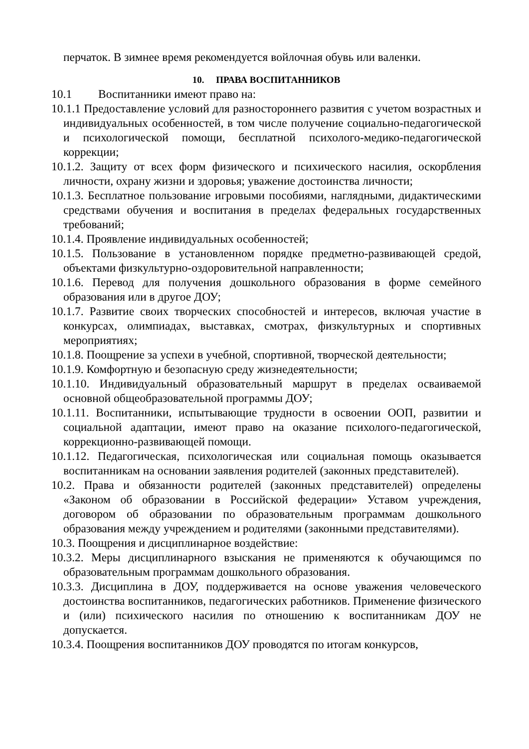перчаток. В зимнее время рекомендуется войлочная обувь или валенки.
10. ПРАВА ВОСПИТАННИКОВ
10.1 Воспитанники имеют право на:
10.1.1 Предоставление условий для разностороннего развития с учетом возрастных и индивидуальных особенностей, в том числе получение социально-педагогической и психологической помощи, бесплатной психолого-медико-педагогической коррекции;
10.1.2. Защиту от всех форм физического и психического насилия, оскорбления личности, охрану жизни и здоровья; уважение достоинства личности;
10.1.3. Бесплатное пользование игровыми пособиями, наглядными, дидактическими средствами обучения и воспитания в пределах федеральных государственных требований;
10.1.4. Проявление индивидуальных особенностей;
10.1.5. Пользование в установленном порядке предметно-развивающей средой, объектами физкультурно-оздоровительной направленности;
10.1.6. Перевод для получения дошкольного образования в форме семейного образования или в другое ДОУ;
10.1.7. Развитие своих творческих способностей и интересов, включая участие в конкурсах, олимпиадах, выставках, смотрах, физкультурных и спортивных мероприятиях;
10.1.8. Поощрение за успехи в учебной, спортивной, творческой деятельности;
10.1.9. Комфортную и безопасную среду жизнедеятельности;
10.1.10. Индивидуальный образовательный маршрут в пределах осваиваемой основной общеобразовательной программы ДОУ;
10.1.11. Воспитанники, испытывающие трудности в освоении ООП, развитии и социальной адаптации, имеют право на оказание психолого-педагогической, коррекционно-развивающей помощи.
10.1.12. Педагогическая, психологическая или социальная помощь оказывается воспитанникам на основании заявления родителей (законных представителей).
10.2. Права и обязанности родителей (законных представителей) определены «Законом об образовании в Российской федерации» Уставом учреждения, договором об образовании по образовательным программам дошкольного образования между учреждением и родителями (законными представителями).
10.3. Поощрения и дисциплинарное воздействие:
10.3.2. Меры дисциплинарного взыскания не применяются к обучающимся по образовательным программам дошкольного образования.
10.3.3. Дисциплина в ДОУ, поддерживается на основе уважения человеческого достоинства воспитанников, педагогических работников. Применение физического и (или) психического насилия по отношению к воспитанникам ДОУ не допускается.
10.3.4. Поощрения воспитанников ДОУ проводятся по итогам конкурсов,